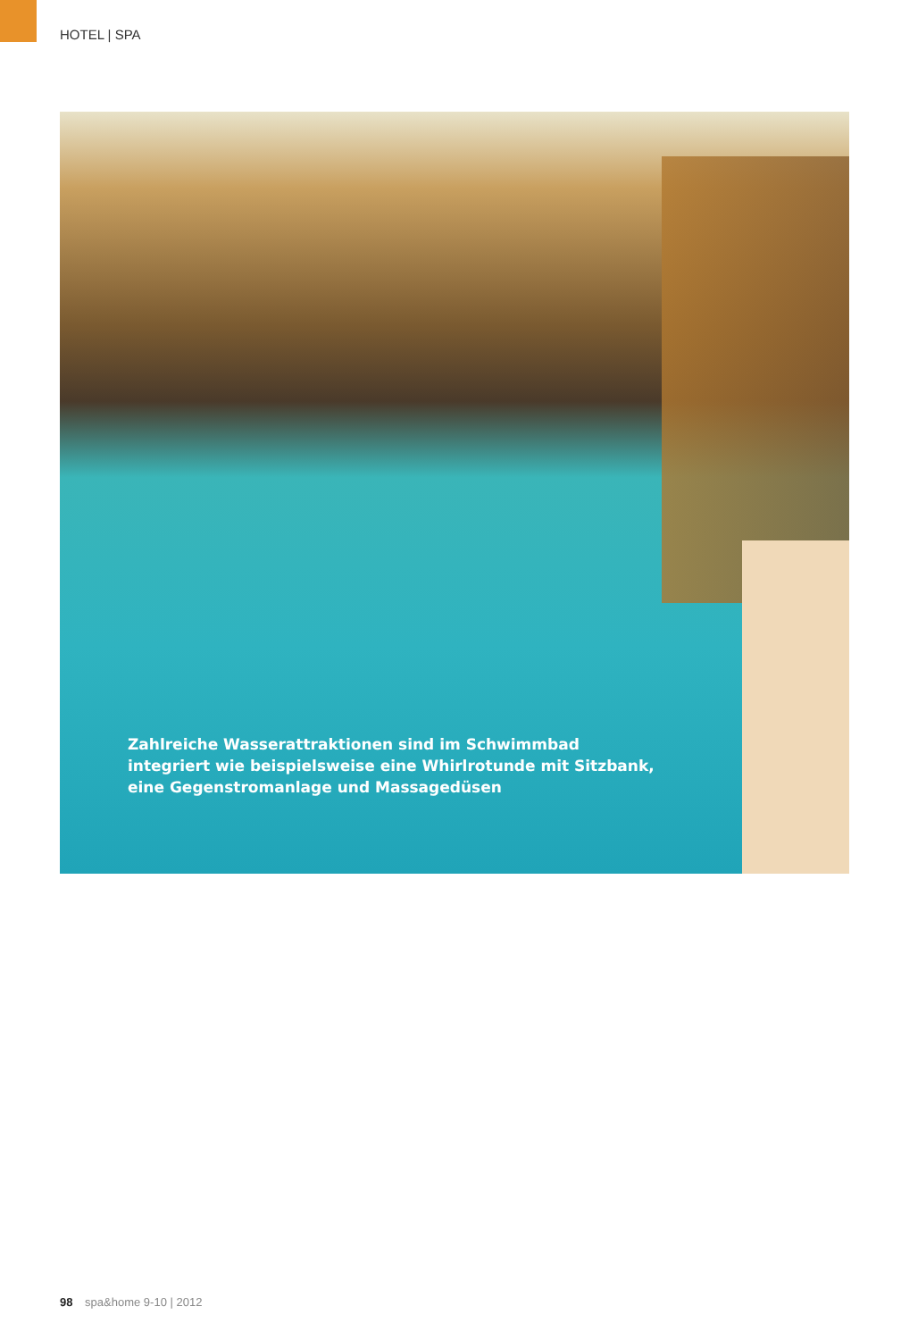HOTEL | SPA
Zahlreiche Wasserattraktionen sind im Schwimmbad
integriert wie beispielsweise eine Whirlrotunde mit Sitzbank,
eine Gegenstromanlage und Massagedüsen
98 spa&home 9-10 | 2012